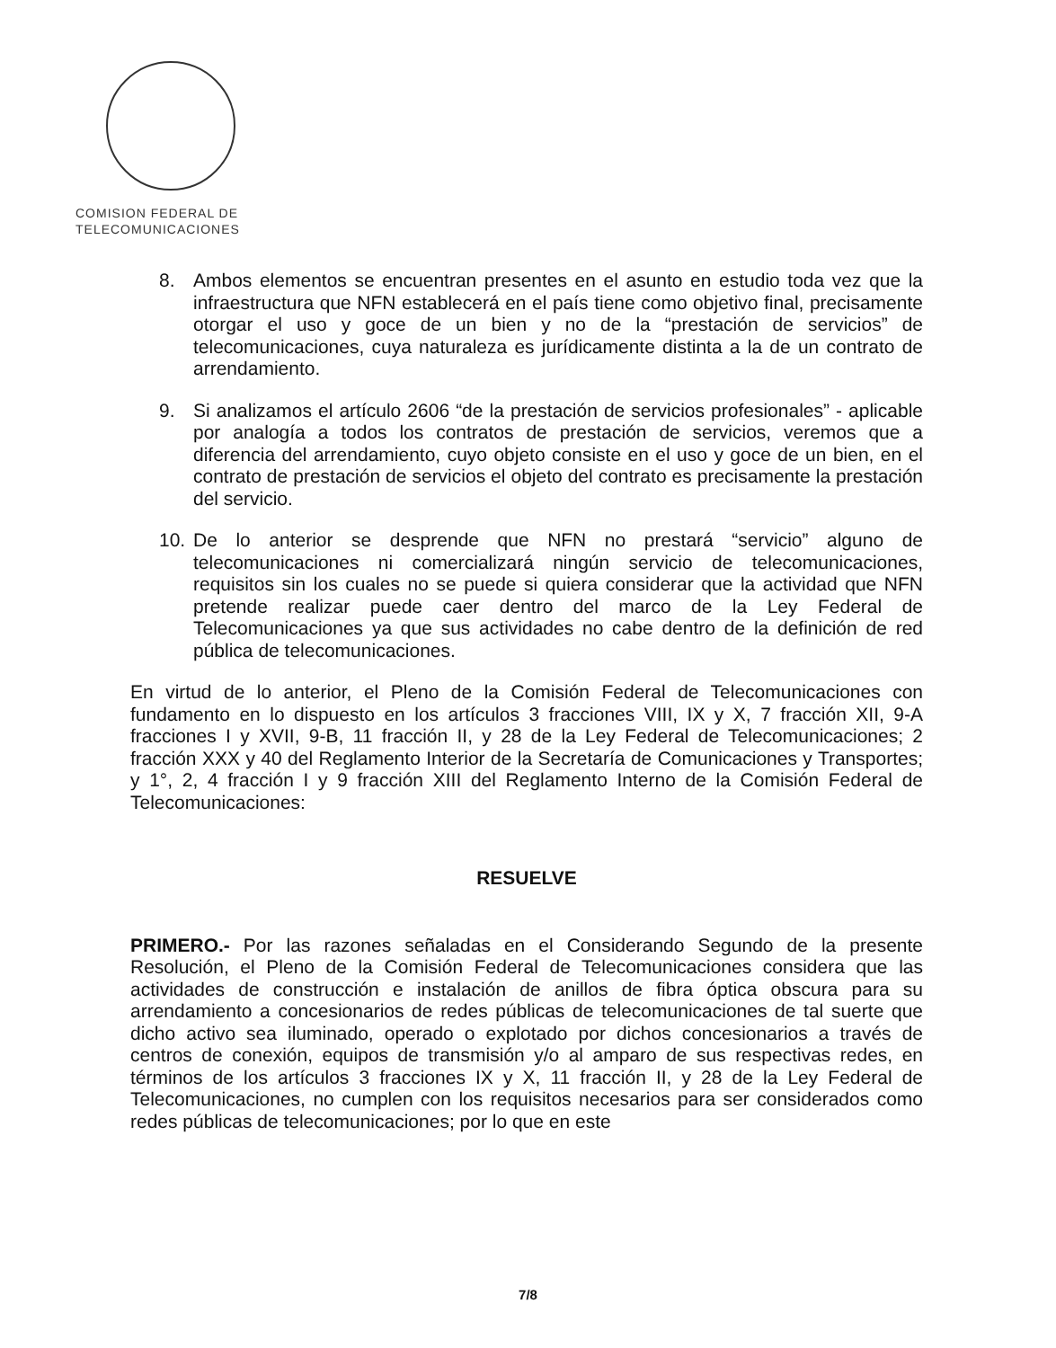COMISION FEDERAL DE
TELECOMUNICACIONES
8. Ambos elementos se encuentran presentes en el asunto en estudio toda vez que la infraestructura que NFN establecerá en el país tiene como objetivo final, precisamente otorgar el uso y goce de un bien y no de la “prestación de servicios” de telecomunicaciones, cuya naturaleza es jurídicamente distinta a la de un contrato de arrendamiento.
9. Si analizamos el artículo 2606 “de la prestación de servicios profesionales” - aplicable por analogía a todos los contratos de prestación de servicios, veremos que a diferencia del arrendamiento, cuyo objeto consiste en el uso y goce de un bien, en el contrato de prestación de servicios el objeto del contrato es precisamente la prestación del servicio.
10. De lo anterior se desprende que NFN no prestará “servicio” alguno de telecomunicaciones ni comercializará ningún servicio de telecomunicaciones, requisitos sin los cuales no se puede si quiera considerar que la actividad que NFN pretende realizar puede caer dentro del marco de la Ley Federal de Telecomunicaciones ya que sus actividades no cabe dentro de la definición de red pública de telecomunicaciones.
En virtud de lo anterior, el Pleno de la Comisión Federal de Telecomunicaciones con fundamento en lo dispuesto en los artículos 3 fracciones VIII, IX y X, 7 fracción XII, 9-A fracciones I y XVII, 9-B, 11 fracción II, y 28 de la Ley Federal de Telecomunicaciones; 2 fracción XXX y 40 del Reglamento Interior de la Secretaría de Comunicaciones y Transportes; y 1°, 2, 4 fracción I y 9 fracción XIII del Reglamento Interno de la Comisión Federal de Telecomunicaciones:
RESUELVE
PRIMERO.- Por las razones señaladas en el Considerando Segundo de la presente Resolución, el Pleno de la Comisión Federal de Telecomunicaciones considera que las actividades de construcción e instalación de anillos de fibra óptica obscura para su arrendamiento a concesionarios de redes públicas de telecomunicaciones de tal suerte que dicho activo sea iluminado, operado o explotado por dichos concesionarios a través de centros de conexión, equipos de transmisión y/o al amparo de sus respectivas redes, en términos de los artículos 3 fracciones IX y X, 11 fracción II, y 28 de la Ley Federal de Telecomunicaciones, no cumplen con los requisitos necesarios para ser considerados como redes públicas de telecomunicaciones; por lo que en este
7/8